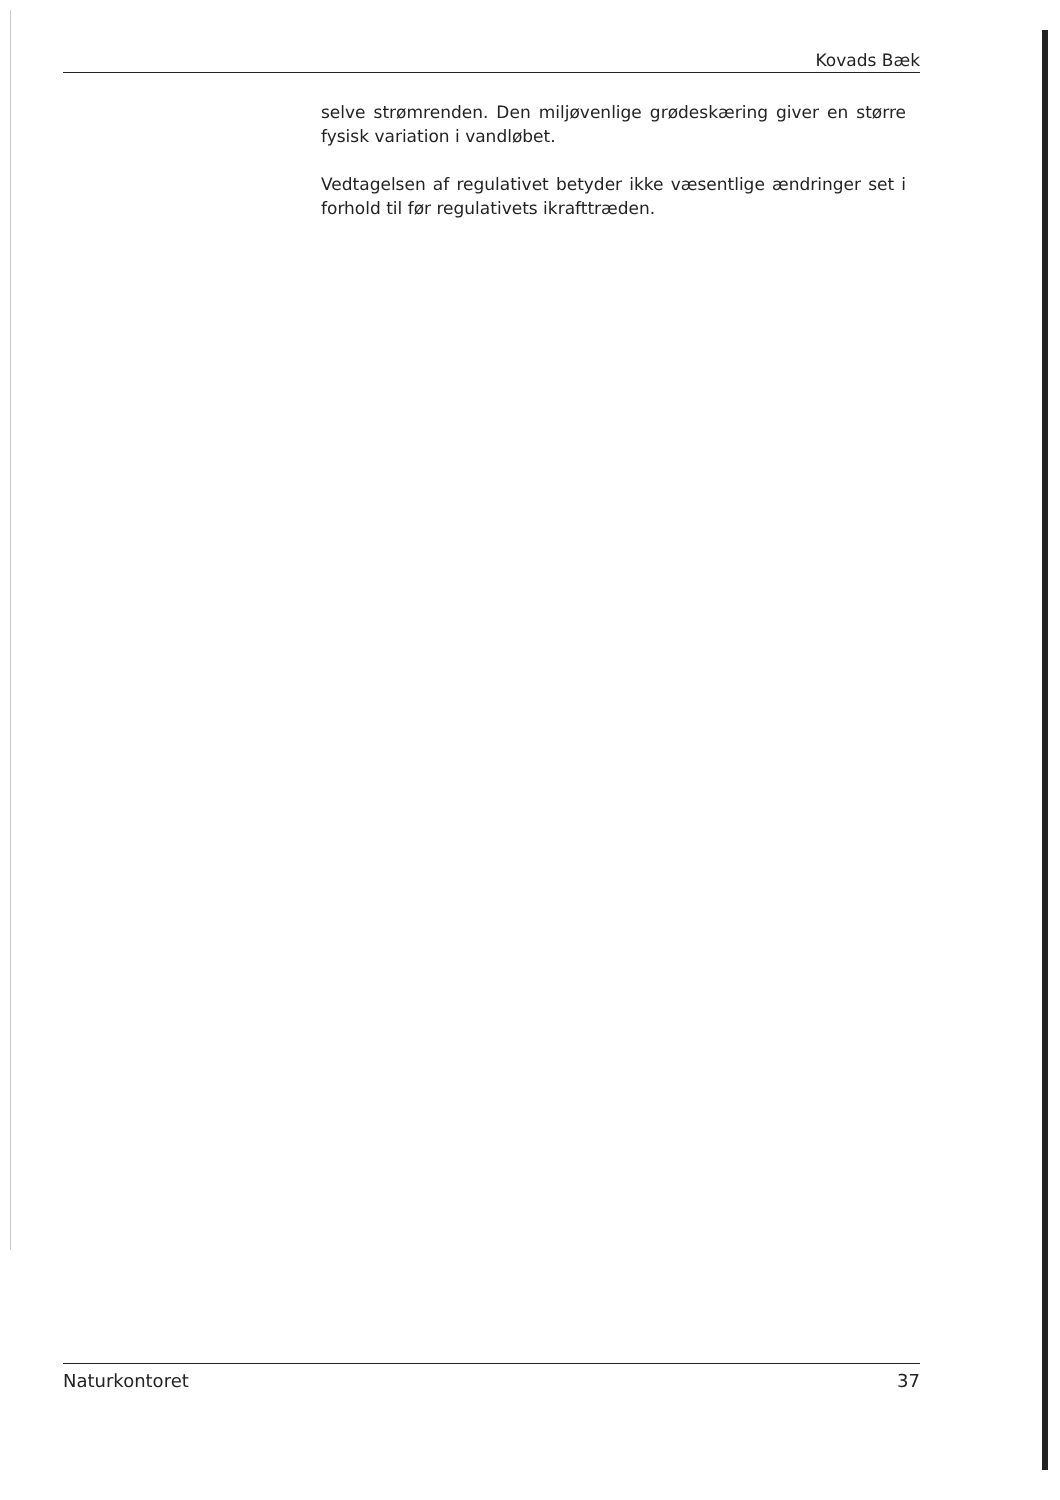Kovads Bæk
selve strømrenden. Den miljøvenlige grødeskæring giver en større fysisk variation i vandløbet.
Vedtagelsen af regulativet betyder ikke væsentlige ændringer set i forhold til før regulativets ikrafttræden.
Naturkontoret 37